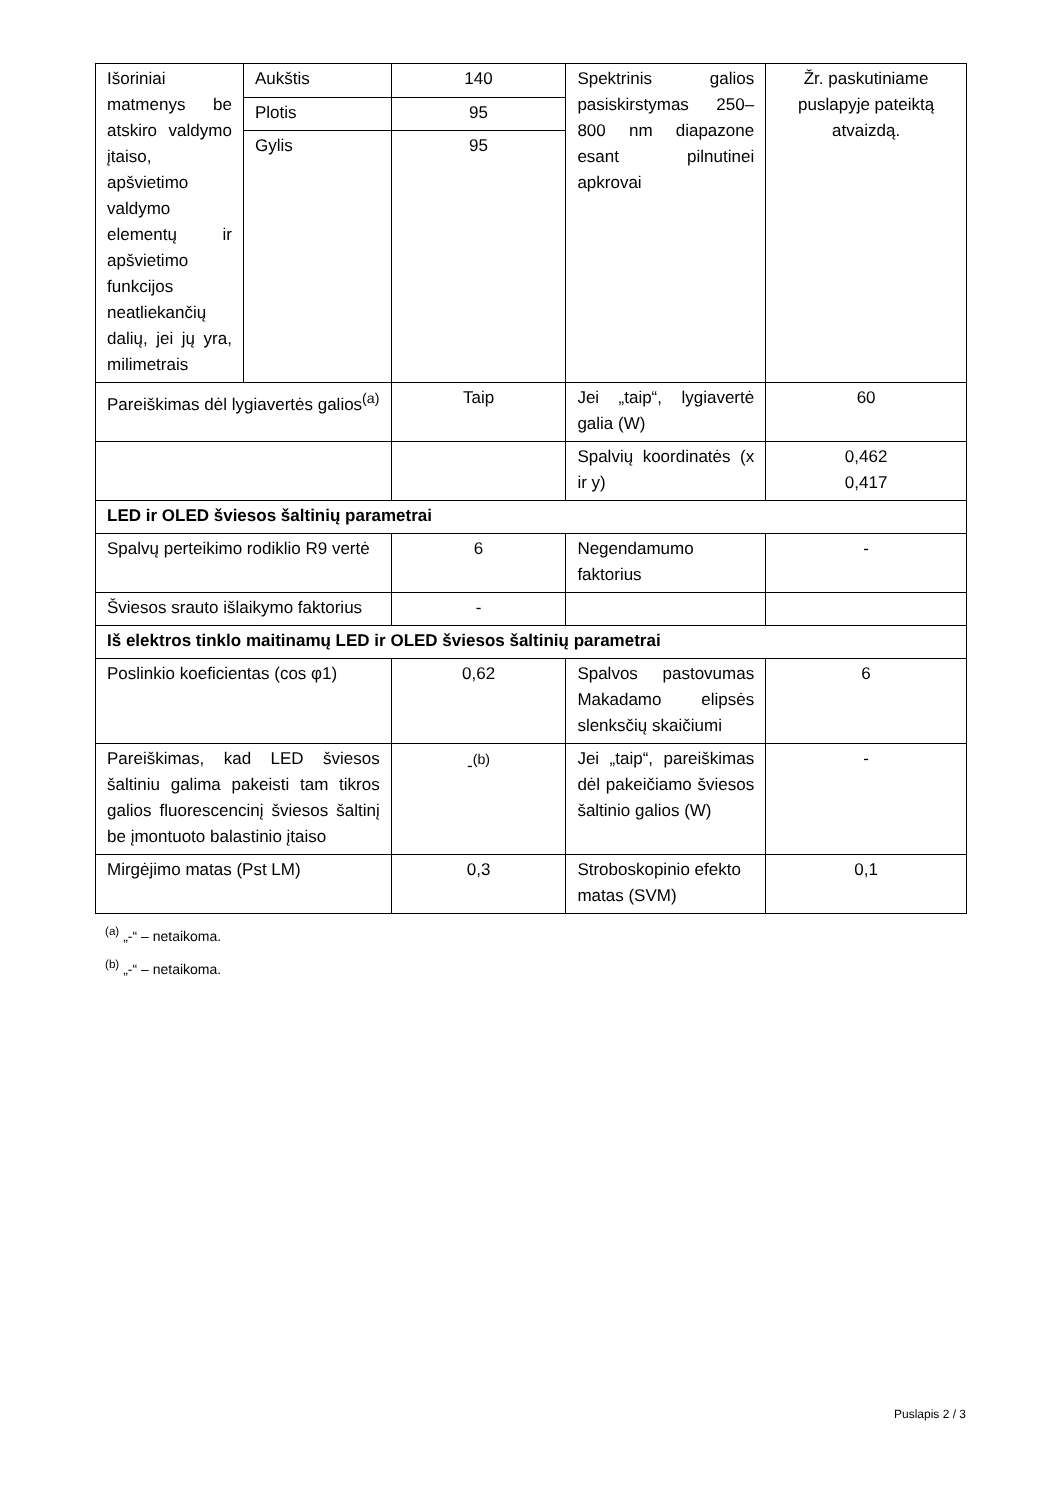| Išoriniai matmenys be atskiro valdymo įtaiso, apšvietimo valdymo elementų ir apšvietimo funkcijos neatliekančių dalių, jei jų yra, milimetrais | Aukštis | 140 | Spektrinis galios pasiskirstymas 250–800 nm diapazone esant pilnutinei apkrovai | Žr. paskutiniame puslapyje pateiktą atvaizdą. |
| | Plotis | 95 | | |
| | Gylis | 95 | | |
| Pareiškimas dėl lygiavertės galios<sup>(a)</sup> | | Taip | Jei „taip“, lygiavertė galia (W) | 60 |
| | | | Spalvių koordinatės (x ir y) | 0,462 0,417 |
| LED ir OLED šviesos šaltinių parametrai | | | | |
| Spalvų perteikimo rodiklio R9 vertė | | 6 | Negendamumo faktorius | - |
| Šviesos srauto išlaikymo faktorius | | - | | |
| Iš elektros tinklo maitinamų LED ir OLED šviesos šaltinių parametrai | | | | |
| Poslinkio koeficientas (cos φ1) | | 0,62 | Spalvos pastovumas Makadamo elipsės slenksčių skaičiumi | 6 |
| Pareiškimas, kad LED šviesos šaltiniu galima pakeisti tam tikros galios fluorescencinį šviesos šaltinį be įmontuoto balastinio įtaiso | | -<sup>(b)</sup> | Jei „taip“, pareiškimas dėl pakeičiamo šviesos šaltinio galios (W) | - |
| Mirgėjimo matas (Pst LM) | | 0,3 | Stroboskopinio efekto matas (SVM) | 0,1 |
<sup>(a)</sup> „-“ – netaikoma.
<sup>(b)</sup> „-“ – netaikoma.
Puslapis 2 / 3